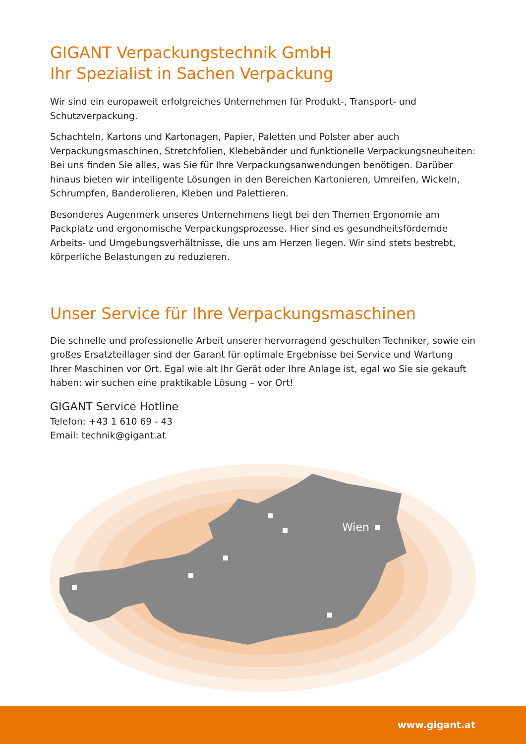GIGANT Verpackungstechnik GmbH
Ihr Spezialist in Sachen Verpackung
Wir sind ein europaweit erfolgreiches Unternehmen für Produkt-, Transport- und Schutzverpackung.
Schachteln, Kartons und Kartonagen, Papier, Paletten und Polster aber auch Verpackungsmaschinen, Stretchfolien, Klebebänder und funktionelle Verpackungsneuheiten: Bei uns finden Sie alles, was Sie für Ihre Verpackungsanwendungen benötigen. Darüber hinaus bieten wir intelligente Lösungen in den Bereichen Kartonieren, Umreifen, Wickeln, Schrumpfen, Banderolieren, Kleben und Palettieren.
Besonderes Augenmerk unseres Unternehmens liegt bei den Themen Ergonomie am Packplatz und ergonomische Verpackungsprozesse. Hier sind es gesundheitsfördernde Arbeits- und Umgebungsverhältnisse, die uns am Herzen liegen. Wir sind stets bestrebt, körperliche Belastungen zu reduzieren.
Unser Service für Ihre Verpackungsmaschinen
Die schnelle und professionelle Arbeit unserer hervorragend geschulten Techniker, sowie ein großes Ersatzteillager sind der Garant für optimale Ergebnisse bei Service und Wartung Ihrer Maschinen vor Ort. Egal wie alt Ihr Gerät oder Ihre Anlage ist, egal wo Sie sie gekauft haben: wir suchen eine praktikable Lösung – vor Ort!
GIGANT Service Hotline
Telefon: +43 1 610 69 - 43
Email: technik@gigant.at
Wien
www.gigant.at